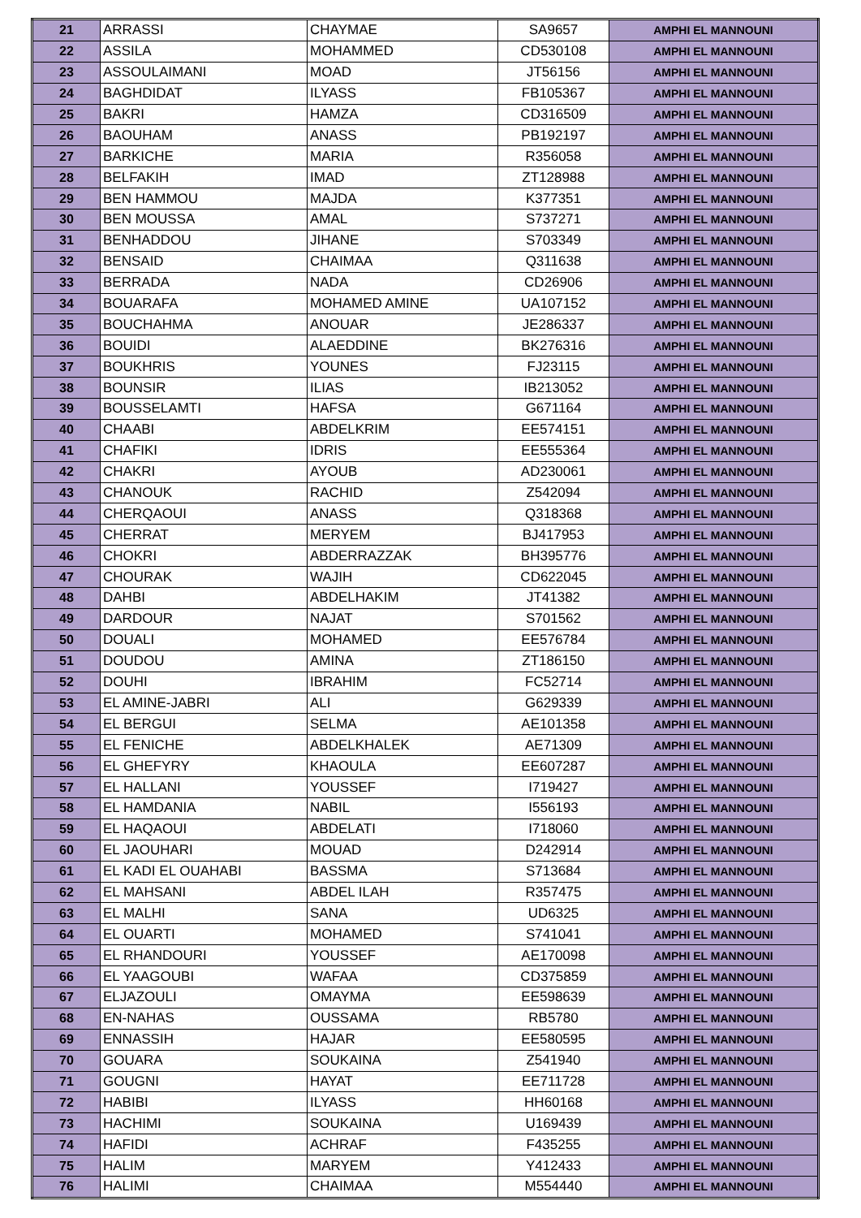| 21 | ARRASSI | CHAYMAE | SA9657 | AMPHI EL MANNOUNI |
| 22 | ASSILA | MOHAMMED | CD530108 | AMPHI EL MANNOUNI |
| 23 | ASSOULAIMANI | MOAD | JT56156 | AMPHI EL MANNOUNI |
| 24 | BAGHDIDAT | ILYASS | FB105367 | AMPHI EL MANNOUNI |
| 25 | BAKRI | HAMZA | CD316509 | AMPHI EL MANNOUNI |
| 26 | BAOUHAM | ANASS | PB192197 | AMPHI EL MANNOUNI |
| 27 | BARKICHE | MARIA | R356058 | AMPHI EL MANNOUNI |
| 28 | BELFAKIH | IMAD | ZT128988 | AMPHI EL MANNOUNI |
| 29 | BEN HAMMOU | MAJDA | K377351 | AMPHI EL MANNOUNI |
| 30 | BEN MOUSSA | AMAL | S737271 | AMPHI EL MANNOUNI |
| 31 | BENHADDOU | JIHANE | S703349 | AMPHI EL MANNOUNI |
| 32 | BENSAID | CHAIMAA | Q311638 | AMPHI EL MANNOUNI |
| 33 | BERRADA | NADA | CD26906 | AMPHI EL MANNOUNI |
| 34 | BOUARAFA | MOHAMED AMINE | UA107152 | AMPHI EL MANNOUNI |
| 35 | BOUCHAHMA | ANOUAR | JE286337 | AMPHI EL MANNOUNI |
| 36 | BOUIDI | ALAEDDINE | BK276316 | AMPHI EL MANNOUNI |
| 37 | BOUKHRIS | YOUNES | FJ23115 | AMPHI EL MANNOUNI |
| 38 | BOUNSIR | ILIAS | IB213052 | AMPHI EL MANNOUNI |
| 39 | BOUSSELAMTI | HAFSA | G671164 | AMPHI EL MANNOUNI |
| 40 | CHAABI | ABDELKRIM | EE574151 | AMPHI EL MANNOUNI |
| 41 | CHAFIKI | IDRIS | EE555364 | AMPHI EL MANNOUNI |
| 42 | CHAKRI | AYOUB | AD230061 | AMPHI EL MANNOUNI |
| 43 | CHANOUK | RACHID | Z542094 | AMPHI EL MANNOUNI |
| 44 | CHERQAOUI | ANASS | Q318368 | AMPHI EL MANNOUNI |
| 45 | CHERRAT | MERYEM | BJ417953 | AMPHI EL MANNOUNI |
| 46 | CHOKRI | ABDERRAZZAK | BH395776 | AMPHI EL MANNOUNI |
| 47 | CHOURAK | WAJIH | CD622045 | AMPHI EL MANNOUNI |
| 48 | DAHBI | ABDELHAKIM | JT41382 | AMPHI EL MANNOUNI |
| 49 | DARDOUR | NAJAT | S701562 | AMPHI EL MANNOUNI |
| 50 | DOUALI | MOHAMED | EE576784 | AMPHI EL MANNOUNI |
| 51 | DOUDOU | AMINA | ZT186150 | AMPHI EL MANNOUNI |
| 52 | DOUHI | IBRAHIM | FC52714 | AMPHI EL MANNOUNI |
| 53 | EL AMINE-JABRI | ALI | G629339 | AMPHI EL MANNOUNI |
| 54 | EL BERGUI | SELMA | AE101358 | AMPHI EL MANNOUNI |
| 55 | EL FENICHE | ABDELKHALEK | AE71309 | AMPHI EL MANNOUNI |
| 56 | EL GHEFYRY | KHAOULA | EE607287 | AMPHI EL MANNOUNI |
| 57 | EL HALLANI | YOUSSEF | I719427 | AMPHI EL MANNOUNI |
| 58 | EL HAMDANIA | NABIL | I556193 | AMPHI EL MANNOUNI |
| 59 | EL HAQAOUI | ABDELATI | I718060 | AMPHI EL MANNOUNI |
| 60 | EL JAOUHARI | MOUAD | D242914 | AMPHI EL MANNOUNI |
| 61 | EL KADI EL OUAHABI | BASSMA | S713684 | AMPHI EL MANNOUNI |
| 62 | EL MAHSANI | ABDEL ILAH | R357475 | AMPHI EL MANNOUNI |
| 63 | EL MALHI | SANA | UD6325 | AMPHI EL MANNOUNI |
| 64 | EL OUARTI | MOHAMED | S741041 | AMPHI EL MANNOUNI |
| 65 | EL RHANDOURI | YOUSSEF | AE170098 | AMPHI EL MANNOUNI |
| 66 | EL YAAGOUBI | WAFAA | CD375859 | AMPHI EL MANNOUNI |
| 67 | ELJAZOULI | OMAYMA | EE598639 | AMPHI EL MANNOUNI |
| 68 | EN-NAHAS | OUSSAMA | RB5780 | AMPHI EL MANNOUNI |
| 69 | ENNASSIH | HAJAR | EE580595 | AMPHI EL MANNOUNI |
| 70 | GOUARA | SOUKAINA | Z541940 | AMPHI EL MANNOUNI |
| 71 | GOUGNI | HAYAT | EE711728 | AMPHI EL MANNOUNI |
| 72 | HABIBI | ILYASS | HH60168 | AMPHI EL MANNOUNI |
| 73 | HACHIMI | SOUKAINA | U169439 | AMPHI EL MANNOUNI |
| 74 | HAFIDI | ACHRAF | F435255 | AMPHI EL MANNOUNI |
| 75 | HALIM | MARYEM | Y412433 | AMPHI EL MANNOUNI |
| 76 | HALIMI | CHAIMAA | M554440 | AMPHI EL MANNOUNI |